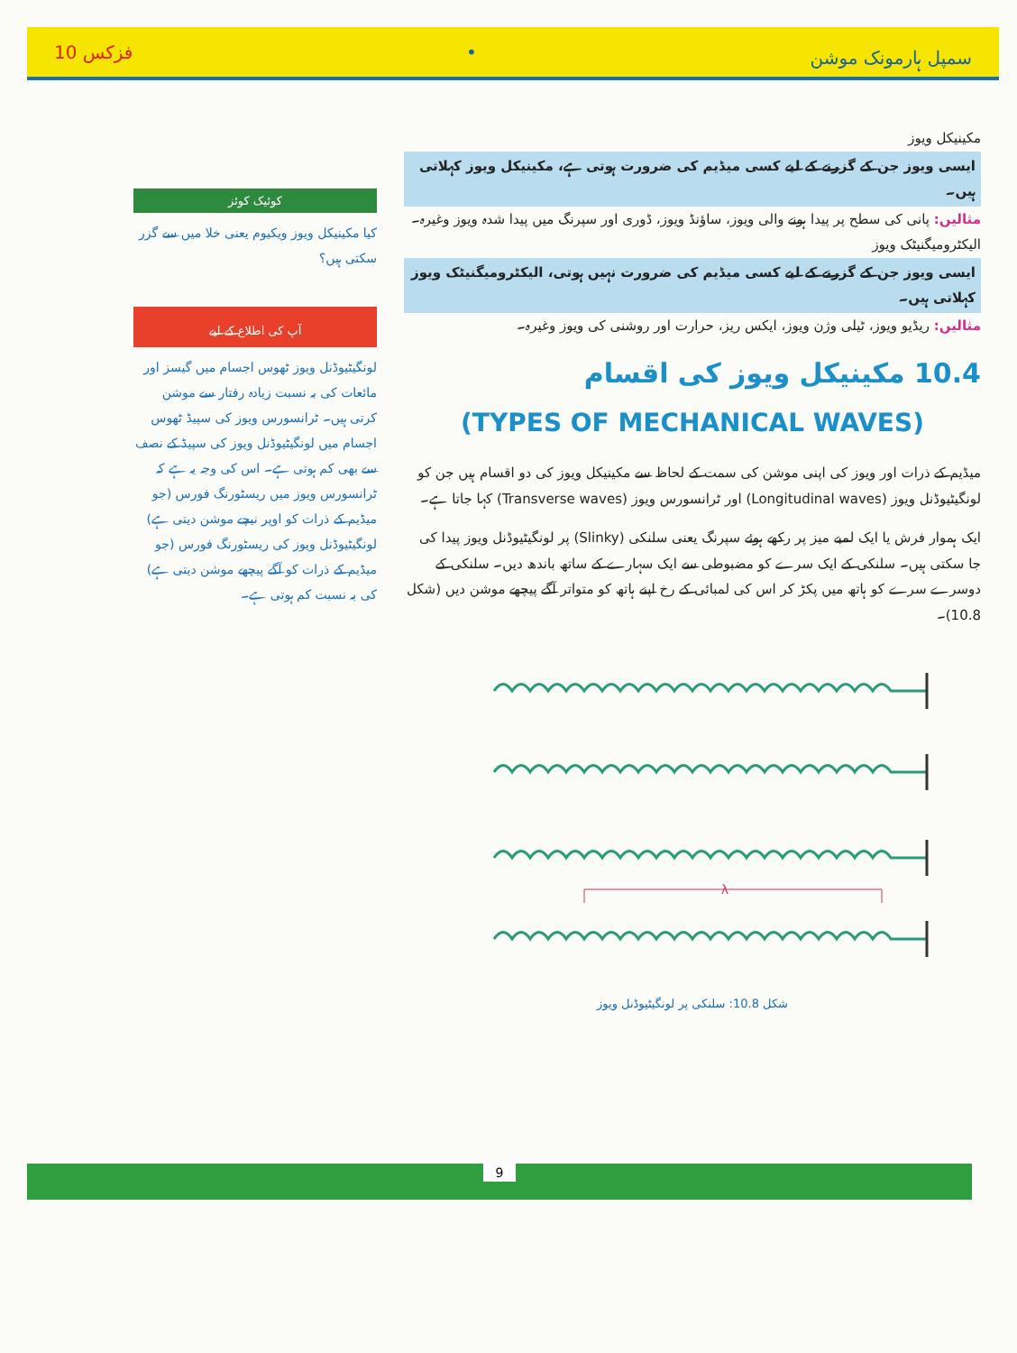سمپل ہارمونک موشن • فزکس 10
مکینیکل ویوز
ایسی ویوز جن کے گزرنے کے لیے کسی میڈیم کی ضرورت ہوتی ہے، مکینیکل ویوز کہلاتی ہیں۔
مثالیں: پانی کی سطح پر پیدا ہونے والی ویوز، ساؤنڈ ویوز، ڈوری اور سپرنگ میں پیدا شدہ ویوز وغیرہ۔
الیکٹرومیگنیٹک ویوز
ایسی ویوز جن کے گزرنے کے لیے کسی میڈیم کی ضرورت نہیں ہوتی، الیکٹرومیگنیٹک ویوز کہلاتی ہیں۔
مثالیں: ریڈیو ویوز، ٹیلی وژن ویوز، ایکس ریز، حرارت اور روشنی کی ویوز وغیرہ۔
10.4 مکینیکل ویوز کی اقسام
(TYPES OF MECHANICAL WAVES)
میڈیم کے ذرات اور ویوز کی اپنی موشن کی سمت کے لحاظ سے مکینیکل ویوز کی دو اقسام ہیں جن کو لونگیٹیوڈنل ویوز (Longitudinal waves) اور ٹرانسورس ویوز (Transverse waves) کہا جاتا ہے۔
ایک ہموار فرش یا ایک لمبے میز پر رکھے ہوئے سپرنگ یعنی سلنکی (Slinky) پر لونگیٹیوڈنل ویوز پیدا کی جا سکتی ہیں۔ سلنکی کے ایک سرے کو مضبوطی سے ایک سہارے کے ساتھ باندھ دیں۔ سلنکی کے دوسرے سرے کو ہاتھ میں پکڑ کر اس کی لمبائی کے رخ اپنے ہاتھ کو متواتر آگے پیچھے موشن دیں (شکل 10.8)۔
λ
شکل 10.8: سلنکی پر لونگیٹیوڈنل ویوز
کوئیک کوئز
کیا مکینیکل ویوز ویکیوم یعنی خلا میں سے گزر سکتی ہیں؟
آپ کی اطلاع کے لیے
لونگیٹیوڈنل ویوز ٹھوس اجسام میں گیسز اور مائعات کی بہ نسبت زیادہ رفتار سے موشن کرتی ہیں۔ ٹرانسورس ویوز کی سپیڈ ٹھوس اجسام میں لونگیٹیوڈنل ویوز کی سپیڈ کے نصف سے بھی کم ہوتی ہے۔ اس کی وجہ یہ ہے کہ ٹرانسورس ویوز میں ریسٹورنگ فورس (جو میڈیم کے ذرات کو اوپر نیچے موشن دیتی ہے) لونگیٹیوڈنل ویوز کی ریسٹورنگ فورس (جو میڈیم کے ذرات کو آگے پیچھے موشن دیتی ہے) کی بہ نسبت کم ہوتی ہے۔
9